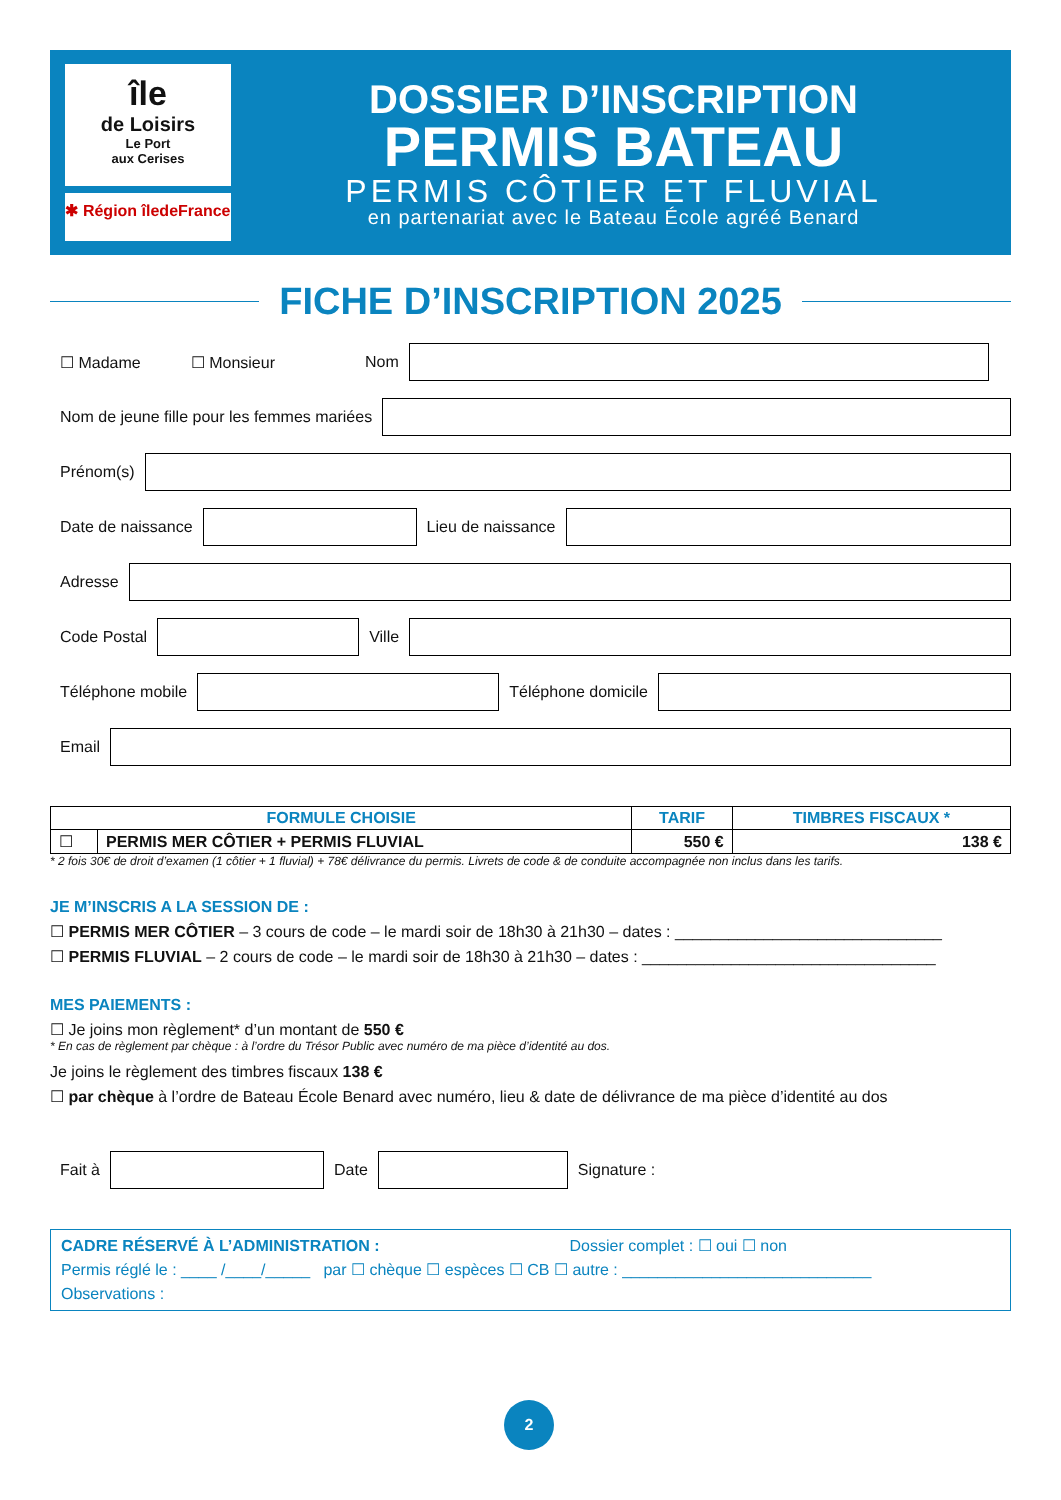île
de Loisirs
Le Port
aux Cerises
✱ Région îledeFrance
DOSSIER D’INSCRIPTION
PERMIS BATEAU
PERMIS CÔTIER ET FLUVIAL
en partenariat avec le Bateau École agréé Benard
FICHE D’INSCRIPTION 2025
☐ Madame ☐ Monsieur Nom
Nom de jeune fille pour les femmes mariées
Prénom(s)
Date de naissance Lieu de naissance
Adresse
Code Postal Ville
Téléphone mobile Téléphone domicile
Email
| FORMULE CHOISIE | | TARIF | TIMBRES FISCAUX * |
| --- | --- | --- | --- |
| ☐ | PERMIS MER CÔTIER + PERMIS FLUVIAL | 550 € | 138 € |
* 2 fois 30€ de droit d’examen (1 côtier + 1 fluvial) + 78€ délivrance du permis. Livrets de code & de conduite accompagnée non inclus dans les tarifs.
JE M’INSCRIS A LA SESSION DE :
☐ PERMIS MER CÔTIER – 3 cours de code – le mardi soir de 18h30 à 21h30 – dates : ______________________________
☐ PERMIS FLUVIAL – 2 cours de code – le mardi soir de 18h30 à 21h30 – dates : _________________________________
MES PAIEMENTS :
☐ Je joins mon règlement* d’un montant de 550 €
* En cas de règlement par chèque : à l’ordre du Trésor Public avec numéro de ma pièce d’identité au dos.
Je joins le règlement des timbres fiscaux 138 €
☐ par chèque à l’ordre de Bateau École Benard avec numéro, lieu & date de délivrance de ma pièce d’identité au dos
Fait à Date Signature :
CADRE RÉSERVÉ À L’ADMINISTRATION : Dossier complet : ☐ oui ☐ non
Permis réglé le : ____ /____/_____ par ☐ chèque ☐ espèces ☐ CB ☐ autre : ____________________________
Observations :
2